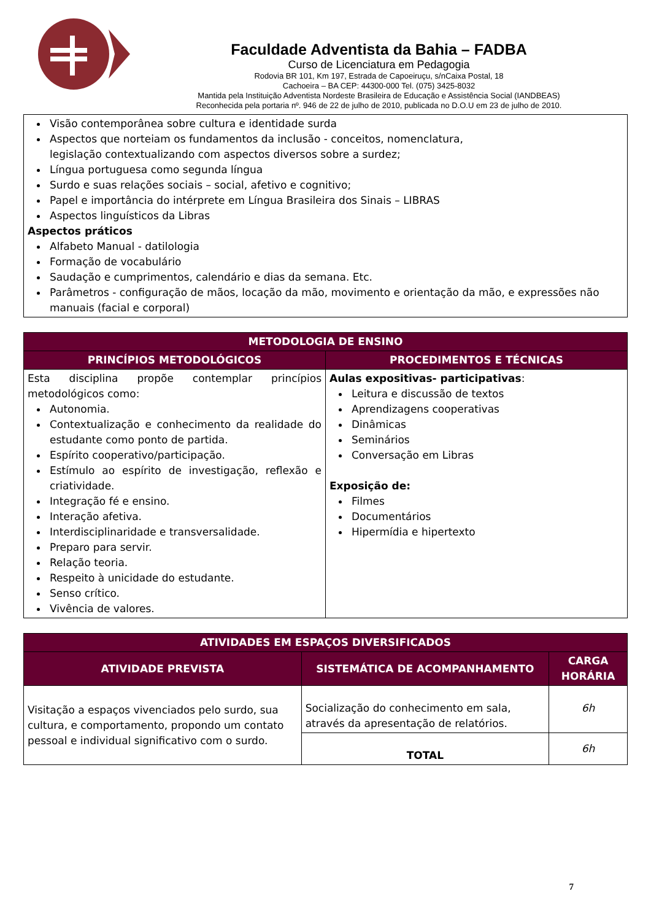Faculdade Adventista da Bahia – FADBA
Curso de Licenciatura em Pedagogia
Rodovia BR 101, Km 197, Estrada de Capoeiruçu, s/nCaixa Postal, 18
Cachoeira – BA CEP: 44300-000 Tel. (075) 3425-8032
Mantida pela Instituição Adventista Nordeste Brasileira de Educação e Assistência Social (IANDBEAS)
Reconhecida pela portaria nº. 946 de 22 de julho de 2010, publicada no D.O.U em 23 de julho de 2010.
Visão contemporânea sobre cultura e identidade surda
Aspectos que norteiam os fundamentos da inclusão - conceitos, nomenclatura,
legislação contextualizando com aspectos diversos sobre a surdez;
Língua portuguesa como segunda língua
Surdo e suas relações sociais – social, afetivo e cognitivo;
Papel e importância do intérprete em Língua Brasileira dos Sinais – LIBRAS
Aspectos linguísticos da Libras
Aspectos práticos
Alfabeto Manual - datilologia
Formação de vocabulário
Saudação e cumprimentos, calendário e dias da semana. Etc.
Parâmetros - configuração de mãos, locação da mão, movimento e orientação da mão, e expressões não manuais (facial e corporal)
| METODOLOGIA DE ENSINO | |
| --- | --- |
| PRINCÍPIOS METODOLÓGICOS | PROCEDIMENTOS E TÉCNICAS |
| Esta disciplina propõe contemplar princípios metodológicos como: Autonomia. Contextualização e conhecimento da realidade do estudante como ponto de partida. Espírito cooperativo/participação. Estímulo ao espírito de investigação, reflexão e criatividade. Integração fé e ensino. Interação afetiva. Interdisciplinaridade e transversalidade. Preparo para servir. Relação teoria. Respeito à unicidade do estudante. Senso crítico. Vivência de valores. | Aulas expositivas- participativas : Leitura e discussão de textos Aprendizagens cooperativas Dinâmicas Seminários Conversação em Libras Exposição de: Filmes Documentários Hipermídia e hipertexto |
| ATIVIDADES EM ESPAÇOS DIVERSIFICADOS | | |
| --- | --- | --- |
| ATIVIDADE PREVISTA | SISTEMÁTICA DE ACOMPANHAMENTO | CARGA HORÁRIA |
| Visitação a espaços vivenciados pelo surdo, sua cultura, e comportamento, propondo um contato pessoal e individual significativo com o surdo. | Socialização do conhecimento em sala, através da apresentação de relatórios. | 6h |
| | TOTAL | 6h |
7